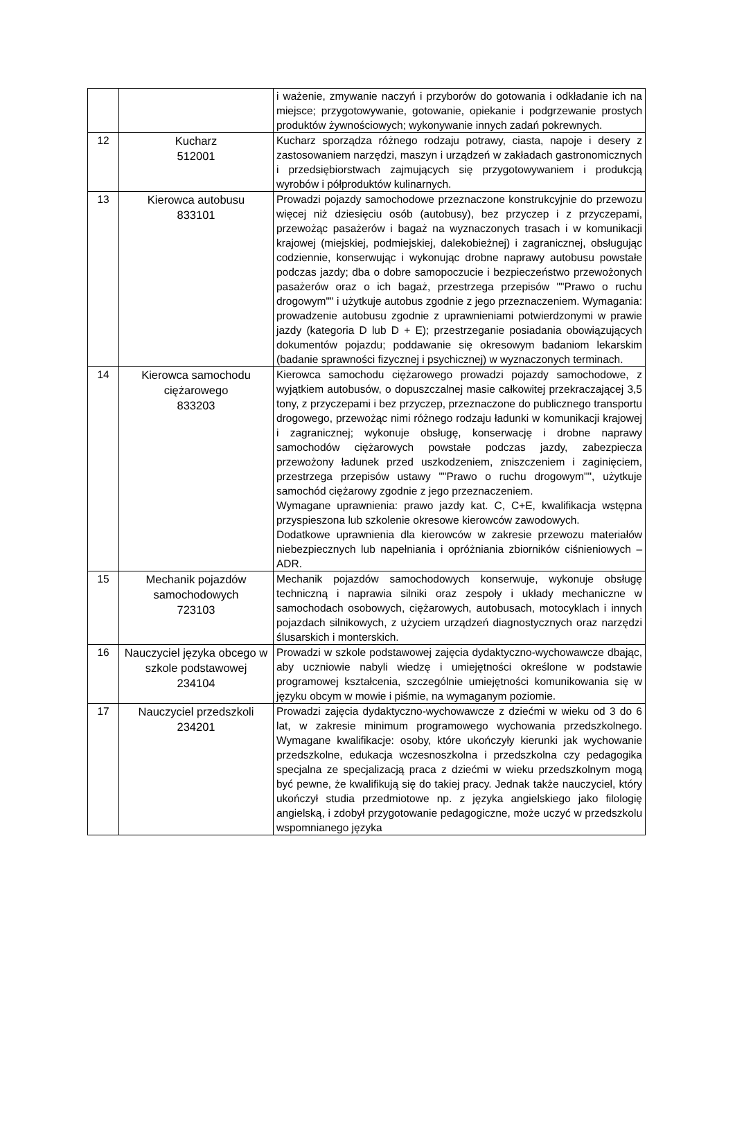| | | i ważenie, zmywanie naczyń i przyborów do gotowania i odkładanie ich na miejsce; przygotowywanie, gotowanie, opiekanie i podgrzewanie prostych produktów żywnościowych; wykonywanie innych zadań pokrewnych. |
| 12 | Kucharz 512001 | Kucharz sporządza różnego rodzaju potrawy, ciasta, napoje i desery z zastosowaniem narzędzi, maszyn i urządzeń w zakładach gastronomicznych i przedsiębiorstwach zajmujących się przygotowywaniem i produkcją wyrobów i półproduktów kulinarnych. |
| 13 | Kierowca autobusu 833101 | Prowadzi pojazdy samochodowe przeznaczone konstrukcyjnie do przewozu więcej niż dziesięciu osób (autobusy), bez przyczep i z przyczepami, przewożąc pasażerów i bagaż na wyznaczonych trasach i w komunikacji krajowej (miejskiej, podmiejskiej, dalekobieżnej) i zagranicznej, obsługując codziennie, konserwując i wykonując drobne naprawy autobusu powstałe podczas jazdy; dba o dobre samopoczucie i bezpieczeństwo przewożonych pasażerów oraz o ich bagaż, przestrzega przepisów ""Prawo o ruchu drogowym"" i użytkuje autobus zgodnie z jego przeznaczeniem. Wymagania: prowadzenie autobusu zgodnie z uprawnieniami potwierdzonymi w prawie jazdy (kategoria D lub D + E); przestrzeganie posiadania obowiązujących dokumentów pojazdu; poddawanie się okresowym badaniom lekarskim (badanie sprawności fizycznej i psychicznej) w wyznaczonych terminach. |
| 14 | Kierowca samochodu ciężarowego 833203 | Kierowca samochodu ciężarowego prowadzi pojazdy samochodowe, z wyjątkiem autobusów, o dopuszczalnej masie całkowitej przekraczającej 3,5 tony, z przyczepami i bez przyczep, przeznaczone do publicznego transportu drogowego, przewożąc nimi różnego rodzaju ładunki w komunikacji krajowej i zagranicznej; wykonuje obsługę, konserwację i drobne naprawy samochodów ciężarowych powstałe podczas jazdy, zabezpiecza przewożony ładunek przed uszkodzeniem, zniszczeniem i zaginięciem, przestrzega przepisów ustawy ""Prawo o ruchu drogowym"", użytkuje samochód ciężarowy zgodnie z jego przeznaczeniem. Wymagane uprawnienia: prawo jazdy kat. C, C+E, kwalifikacja wstępna przyspieszona lub szkolenie okresowe kierowców zawodowych. Dodatkowe uprawnienia dla kierowców w zakresie przewozu materiałów niebezpiecznych lub napełniania i opróżniania zbiorników ciśnieniowych –ADR. |
| 15 | Mechanik pojazdów samochodowych 723103 | Mechanik pojazdów samochodowych konserwuje, wykonuje obsługę techniczną i naprawia silniki oraz zespoły i układy mechaniczne w samochodach osobowych, ciężarowych, autobusach, motocyklach i innych pojazdach silnikowych, z użyciem urządzeń diagnostycznych oraz narzędzi ślusarskich i monterskich. |
| 16 | Nauczyciel języka obcego w szkole podstawowej 234104 | Prowadzi w szkole podstawowej zajęcia dydaktyczno-wychowawcze dbając, aby uczniowie nabyli wiedzę i umiejętności określone w podstawie programowej kształcenia, szczególnie umiejętności komunikowania się w języku obcym w mowie i piśmie, na wymaganym poziomie. |
| 17 | Nauczyciel przedszkoli 234201 | Prowadzi zajęcia dydaktyczno-wychowawcze z dziećmi w wieku od 3 do 6 lat, w zakresie minimum programowego wychowania przedszkolnego. Wymagane kwalifikacje: osoby, które ukończyły kierunki jak wychowanie przedszkolne, edukacja wczesnoszkolna i przedszkolna czy pedagogika specjalna ze specjalizacją praca z dziećmi w wieku przedszkolnym mogą być pewne, że kwalifikują się do takiej pracy. Jednak także nauczyciel, który ukończył studia przedmiotowe np. z języka angielskiego jako filologię angielską, i zdobył przygotowanie pedagogiczne, może uczyć w przedszkolu wspomnianego języka |